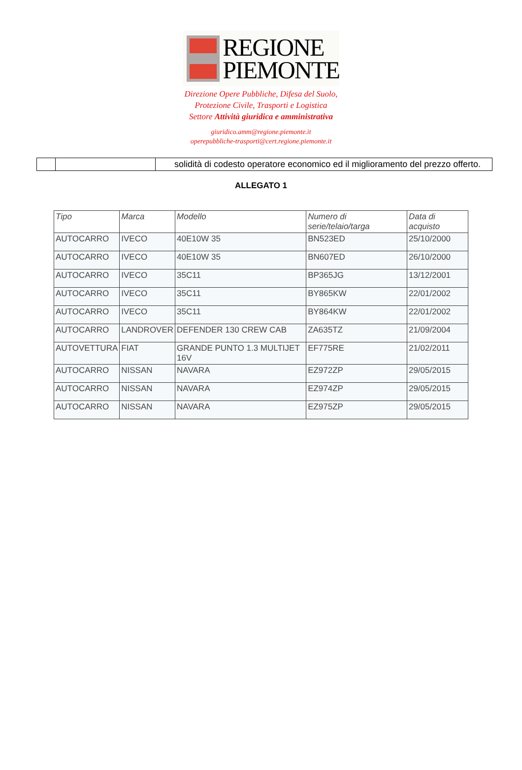REGIONE
PIEMONTE
Direzione Opere Pubbliche, Difesa del Suolo,
Protezione Civile, Trasporti e Logistica
Settore Attività giuridica e amministrativa
giuridico.amm@regione.piemonte.it
operepubbliche-trasporti@cert.regione.piemonte.it
| | | solidità di codesto operatore economico ed il miglioramento del prezzo offerto. |
ALLEGATO 1
| Tipo | Marca | Modello | Numero di serie/telaio/targa | Data di acquisto |
| --- | --- | --- | --- | --- |
| AUTOCARRO | IVECO | 40E10W 35 | BN523ED | 25/10/2000 |
| AUTOCARRO | IVECO | 40E10W 35 | BN607ED | 26/10/2000 |
| AUTOCARRO | IVECO | 35C11 | BP365JG | 13/12/2001 |
| AUTOCARRO | IVECO | 35C11 | BY865KW | 22/01/2002 |
| AUTOCARRO | IVECO | 35C11 | BY864KW | 22/01/2002 |
| AUTOCARRO | LANDROVER | DEFENDER 130 CREW CAB | ZA635TZ | 21/09/2004 |
| AUTOVETTURA | FIAT | GRANDE PUNTO 1.3 MULTIJET 16V | EF775RE | 21/02/2011 |
| AUTOCARRO | NISSAN | NAVARA | EZ972ZP | 29/05/2015 |
| AUTOCARRO | NISSAN | NAVARA | EZ974ZP | 29/05/2015 |
| AUTOCARRO | NISSAN | NAVARA | EZ975ZP | 29/05/2015 |